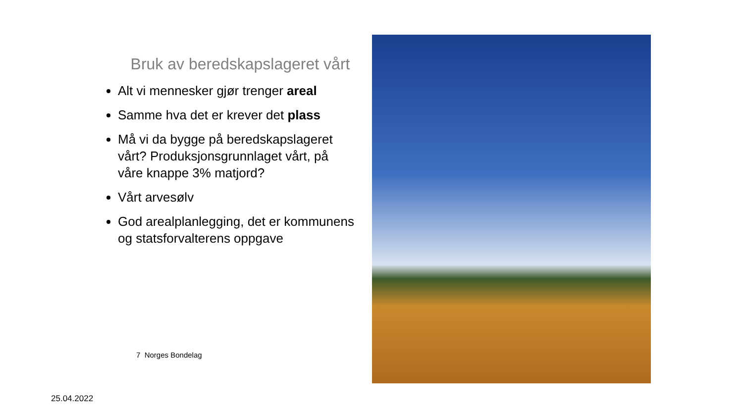Bruk av beredskapslageret vårt
Alt vi mennesker gjør trenger areal
Samme hva det er krever det plass
Må vi da bygge på beredskapslageret vårt? Produksjonsgrunnlaget vårt, på våre knappe 3% matjord?
Vårt arvesølv
God arealplanlegging, det er kommunens og statsforvalterens oppgave
7 Norges Bondelag
25.04.2022